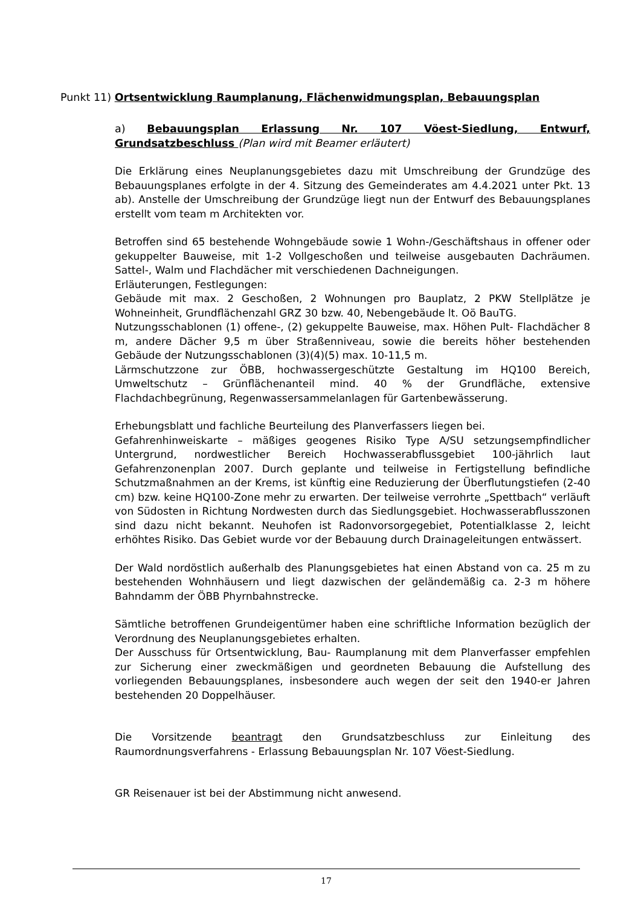Punkt 11) Ortsentwicklung Raumplanung, Flächenwidmungsplan, Bebauungsplan
a) Bebauungsplan Erlassung Nr. 107 Vöest-Siedlung, Entwurf, Grundsatzbeschluss (Plan wird mit Beamer erläutert)
Die Erklärung eines Neuplanungsgebietes dazu mit Umschreibung der Grundzüge des Bebauungsplanes erfolgte in der 4. Sitzung des Gemeinderates am 4.4.2021 unter Pkt. 13 ab). Anstelle der Umschreibung der Grundzüge liegt nun der Entwurf des Bebauungsplanes erstellt vom team m Architekten vor.
Betroffen sind 65 bestehende Wohngebäude sowie 1 Wohn-/Geschäftshaus in offener oder gekuppelter Bauweise, mit 1-2 Vollgeschoßen und teilweise ausgebauten Dachräumen. Sattel-, Walm und Flachdächer mit verschiedenen Dachneigungen.
Erläuterungen, Festlegungen:
Gebäude mit max. 2 Geschoßen, 2 Wohnungen pro Bauplatz, 2 PKW Stellplätze je Wohneinheit, Grundflächenzahl GRZ 30 bzw. 40, Nebengebäude lt. Oö BauTG.
Nutzungsschablonen (1) offene-, (2) gekuppelte Bauweise, max. Höhen Pult- Flachdächer 8 m, andere Dächer 9,5 m über Straßenniveau, sowie die bereits höher bestehenden Gebäude der Nutzungsschablonen (3)(4)(5) max. 10-11,5 m.
Lärmschutzzone zur ÖBB, hochwassergeschützte Gestaltung im HQ100 Bereich, Umweltschutz – Grünflächenanteil mind. 40 % der Grundfläche, extensive Flachdachbegrünung, Regenwassersammelanlagen für Gartenbewässerung.
Erhebungsblatt und fachliche Beurteilung des Planverfassers liegen bei.
Gefahrenhinweiskarte – mäßiges geogenes Risiko Type A/SU setzungsempfindlicher Untergrund, nordwestlicher Bereich Hochwasserabflussgebiet 100-jährlich laut Gefahrenzonenplan 2007. Durch geplante und teilweise in Fertigstellung befindliche Schutzmaßnahmen an der Krems, ist künftig eine Reduzierung der Überflutungstiefen (2-40 cm) bzw. keine HQ100-Zone mehr zu erwarten. Der teilweise verrohrte „Spettbach“ verläuft von Südosten in Richtung Nordwesten durch das Siedlungsgebiet. Hochwasserabflusszonen sind dazu nicht bekannt. Neuhofen ist Radonvorsorgegebiet, Potentialklasse 2, leicht erhöhtes Risiko. Das Gebiet wurde vor der Bebauung durch Drainageleitungen entwässert.
Der Wald nordöstlich außerhalb des Planungsgebietes hat einen Abstand von ca. 25 m zu bestehenden Wohnhäusern und liegt dazwischen der geländemäßig ca. 2-3 m höhere Bahndamm der ÖBB Phyrnbahnstrecke.
Sämtliche betroffenen Grundeigentümer haben eine schriftliche Information bezüglich der Verordnung des Neuplanungsgebietes erhalten.
Der Ausschuss für Ortsentwicklung, Bau- Raumplanung mit dem Planverfasser empfehlen zur Sicherung einer zweckmäßigen und geordneten Bebauung die Aufstellung des vorliegenden Bebauungsplanes, insbesondere auch wegen der seit den 1940-er Jahren bestehenden 20 Doppelhäuser.
Die Vorsitzende beantragt den Grundsatzbeschluss zur Einleitung des Raumordnungsverfahrens - Erlassung Bebauungsplan Nr. 107 Vöest-Siedlung.
GR Reisenauer ist bei der Abstimmung nicht anwesend.
17